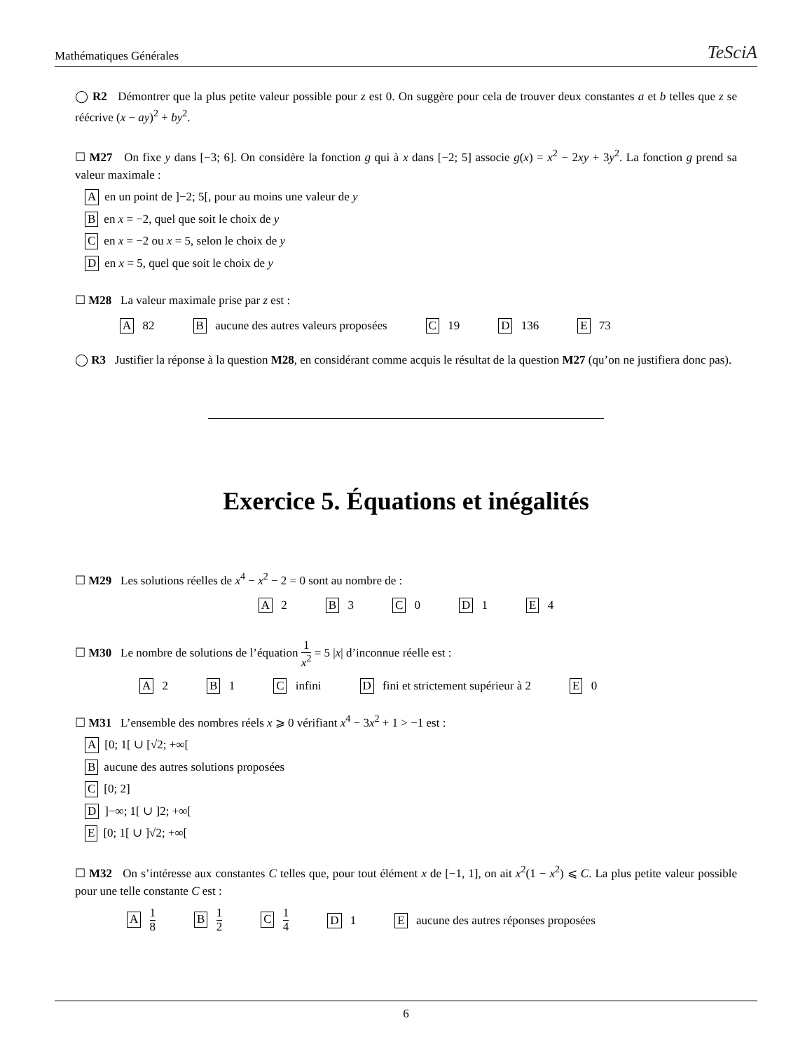Mathématiques Générales TeSciA
◯ R2 Démontrer que la plus petite valeur possible pour z est 0. On suggère pour cela de trouver deux constantes a et b telles que z se réécrive (x − ay)<sup>2</sup> + by<sup>2</sup>.
☐ M27 On fixe y dans [−3; 6]. On considère la fonction g qui à x dans [−2; 5] associe g(x) = x<sup>2</sup> − 2xy + 3y<sup>2</sup>. La fonction g prend sa valeur maximale :
Aen un point de ]−2; 5[, pour au moins une valeur de y
Ben x = −2, quel que soit le choix de y
Cen x = −2 ou x = 5, selon le choix de y
Den x = 5, quel que soit le choix de y
☐ M28 La valeur maximale prise par z est :
A 82 B aucune des autres valeurs proposées C 19 D 136 E 73
◯ R3 Justifier la réponse à la question M28, en considérant comme acquis le résultat de la question M27 (qu’on ne justifiera donc pas).
Exercice 5. Équations et inégalités
☐ M29 Les solutions réelles de x<sup>4</sup> − x<sup>2</sup> − 2 = 0 sont au nombre de :
A 2 B 3 C 0 D 1 E 4
☐ M30 Le nombre de solutions de l’équation 1 x<sup>2</sup> = 5 |x| d’inconnue réelle est :
A 2 B 1 C infini D fini et strictement supérieur à 2 E 0
☐ M31 L’ensemble des nombres réels x ⩾ 0 vérifiant x<sup>4</sup> − 3x<sup>2</sup> + 1 > −1 est :
A [0; 1[ ∪ [√2; +∞[
Baucune des autres solutions proposées
C [0; 2]
D]−∞; 1[ ∪ ]2; +∞[
E [0; 1[ ∪ ]√2; +∞[
☐ M32 On s’intéresse aux constantes C telles que, pour tout élément x de [−1, 1], on ait x<sup>2</sup>(1 − x<sup>2</sup>) ⩽ C. La plus petite valeur possible pour une telle constante C est :
A 1 8 B 1 2 C 1 4 D 1 E aucune des autres réponses proposées
6